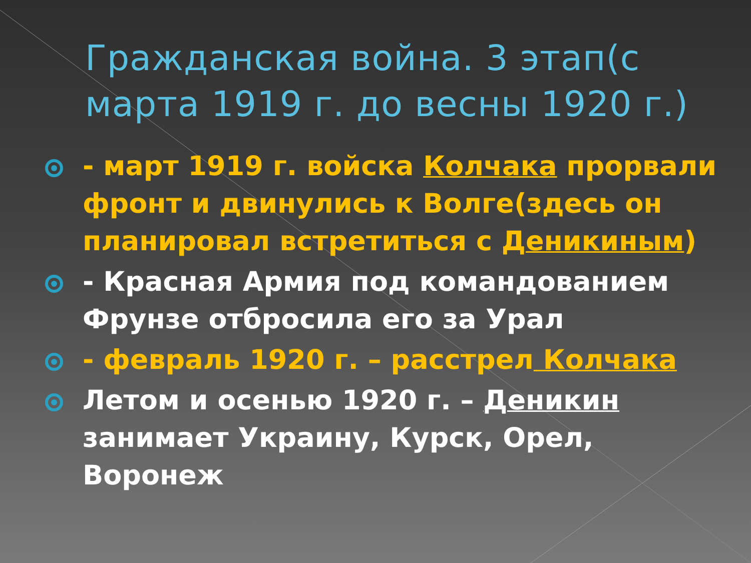Гражданская война. 3 этап(с марта 1919 г. до весны 1920 г.)
- март 1919 г. войска Колчака прорвали фронт и двинулись к Волге(здесь он планировал встретиться с Деникиным)
- Красная Армия под командованием Фрунзе отбросила его за Урал
- февраль 1920 г. – расстрел Колчака
Летом и осенью 1920 г. – Деникин занимает Украину, Курск, Орел, Воронеж